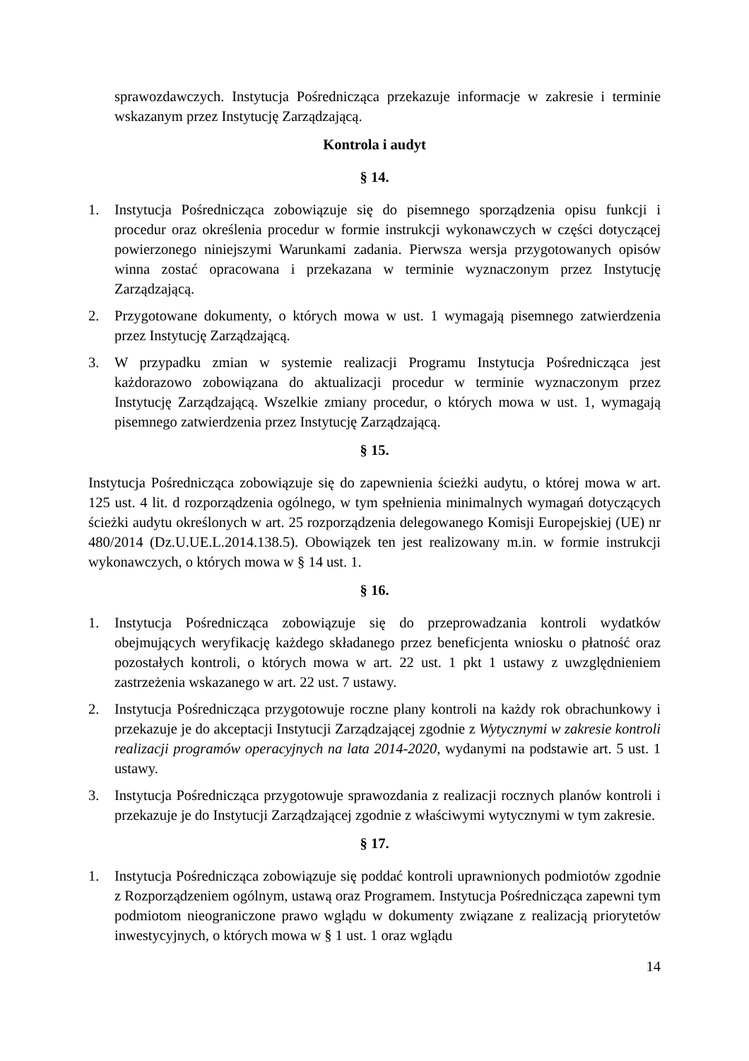sprawozdawczych. Instytucja Pośrednicząca przekazuje informacje w zakresie i terminie wskazanym przez Instytucję Zarządzającą.
Kontrola i audyt
§ 14.
1. Instytucja Pośrednicząca zobowiązuje się do pisemnego sporządzenia opisu funkcji i procedur oraz określenia procedur w formie instrukcji wykonawczych w części dotyczącej powierzonego niniejszymi Warunkami zadania. Pierwsza wersja przygotowanych opisów winna zostać opracowana i przekazana w terminie wyznaczonym przez Instytucję Zarządzającą.
2. Przygotowane dokumenty, o których mowa w ust. 1 wymagają pisemnego zatwierdzenia przez Instytucję Zarządzającą.
3. W przypadku zmian w systemie realizacji Programu Instytucja Pośrednicząca jest każdorazowo zobowiązana do aktualizacji procedur w terminie wyznaczonym przez Instytucję Zarządzającą. Wszelkie zmiany procedur, o których mowa w ust. 1, wymagają pisemnego zatwierdzenia przez Instytucję Zarządzającą.
§ 15.
Instytucja Pośrednicząca zobowiązuje się do zapewnienia ścieżki audytu, o której mowa w art. 125 ust. 4 lit. d rozporządzenia ogólnego, w tym spełnienia minimalnych wymagań dotyczących ścieżki audytu określonych w art. 25 rozporządzenia delegowanego Komisji Europejskiej (UE) nr 480/2014 (Dz.U.UE.L.2014.138.5). Obowiązek ten jest realizowany m.in. w formie instrukcji wykonawczych, o których mowa w § 14 ust. 1.
§ 16.
1. Instytucja Pośrednicząca zobowiązuje się do przeprowadzania kontroli wydatków obejmujących weryfikację każdego składanego przez beneficjenta wniosku o płatność oraz pozostałych kontroli, o których mowa w art. 22 ust. 1 pkt 1 ustawy z uwzględnieniem zastrzeżenia wskazanego w art. 22 ust. 7 ustawy.
2. Instytucja Pośrednicząca przygotowuje roczne plany kontroli na każdy rok obrachunkowy i przekazuje je do akceptacji Instytucji Zarządzającej zgodnie z Wytycznymi w zakresie kontroli realizacji programów operacyjnych na lata 2014-2020, wydanymi na podstawie art. 5 ust. 1 ustawy.
3. Instytucja Pośrednicząca przygotowuje sprawozdania z realizacji rocznych planów kontroli i przekazuje je do Instytucji Zarządzającej zgodnie z właściwymi wytycznymi w tym zakresie.
§ 17.
1. Instytucja Pośrednicząca zobowiązuje się poddać kontroli uprawnionych podmiotów zgodnie z Rozporządzeniem ogólnym, ustawą oraz Programem. Instytucja Pośrednicząca zapewni tym podmiotom nieograniczone prawo wglądu w dokumenty związane z realizacją priorytetów inwestycyjnych, o których mowa w § 1 ust. 1 oraz wglądu
14